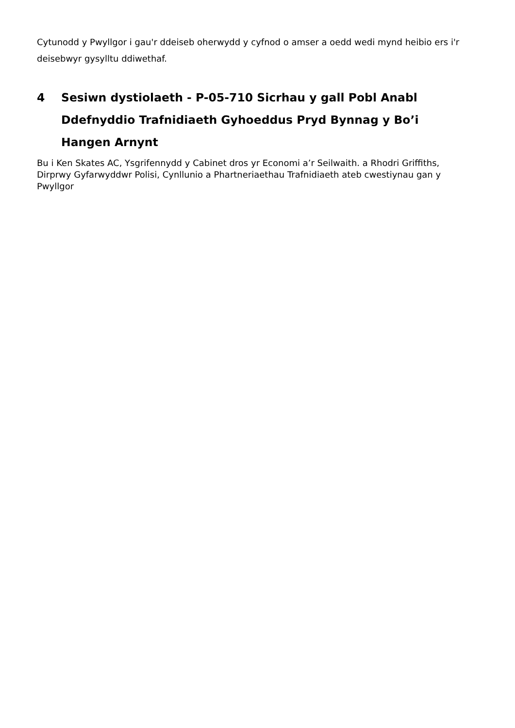Cytunodd y Pwyllgor i gau'r ddeiseb oherwydd y cyfnod o amser a oedd wedi mynd heibio ers i'r deisebwyr gysylltu ddiwethaf.
4 Sesiwn dystiolaeth - P-05-710 Sicrhau y gall Pobl Anabl Ddefnyddio Trafnidiaeth Gyhoeddus Pryd Bynnag y Bo’i Hangen Arnynt
Bu i Ken Skates AC, Ysgrifennydd y Cabinet dros yr Economi a’r Seilwaith. a Rhodri Griffiths, Dirprwy Gyfarwyddwr Polisi, Cynllunio a Phartneriaethau Trafnidiaeth ateb cwestiynau gan y Pwyllgor